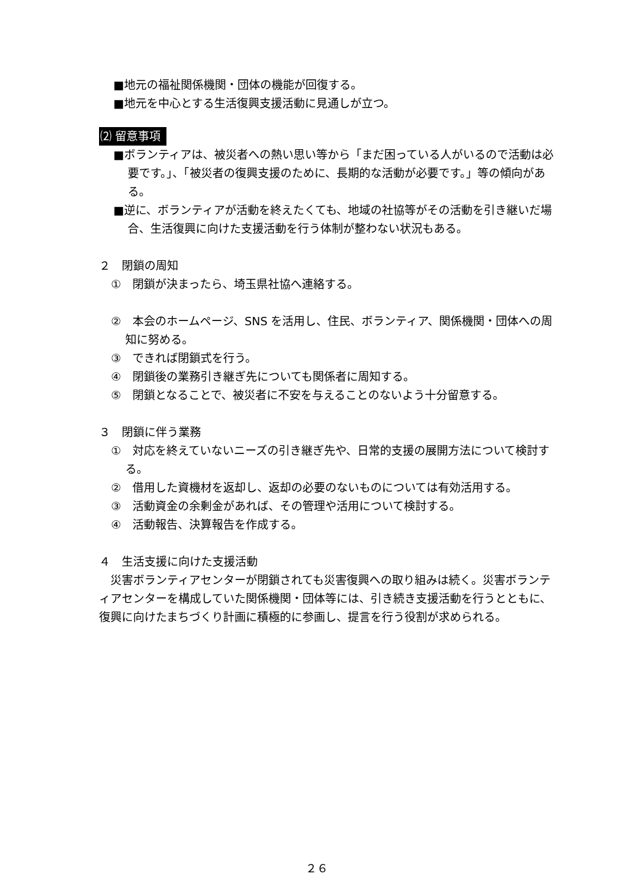■地元の福祉関係機関・団体の機能が回復する。
■地元を中心とする生活復興支援活動に見通しが立つ。
⑵ 留意事項
■ボランティアは、被災者への熱い思い等から「まだ困っている人がいるので活動は必要です。」、「被災者の復興支援のために、長期的な活動が必要です。」等の傾向がある。
■逆に、ボランティアが活動を終えたくても、地域の社協等がその活動を引き継いだ場合、生活復興に向けた支援活動を行う体制が整わない状況もある。
２　閉鎖の周知
①　閉鎖が決まったら、埼玉県社協へ連絡する。
②　本会のホームページ、SNS を活用し、住民、ボランティア、関係機関・団体への周知に努める。
③　できれば閉鎖式を行う。
④　閉鎖後の業務引き継ぎ先についても関係者に周知する。
⑤　閉鎖となることで、被災者に不安を与えることのないよう十分留意する。
３　閉鎖に伴う業務
①　対応を終えていないニーズの引き継ぎ先や、日常的支援の展開方法について検討する。
②　借用した資機材を返却し、返却の必要のないものについては有効活用する。
③　活動資金の余剰金があれば、その管理や活用について検討する。
④　活動報告、決算報告を作成する。
４　生活支援に向けた支援活動
　災害ボランティアセンターが閉鎖されても災害復興への取り組みは続く。災害ボランティアセンターを構成していた関係機関・団体等には、引き続き支援活動を行うとともに、復興に向けたまちづくり計画に積極的に参画し、提言を行う役割が求められる。
２６